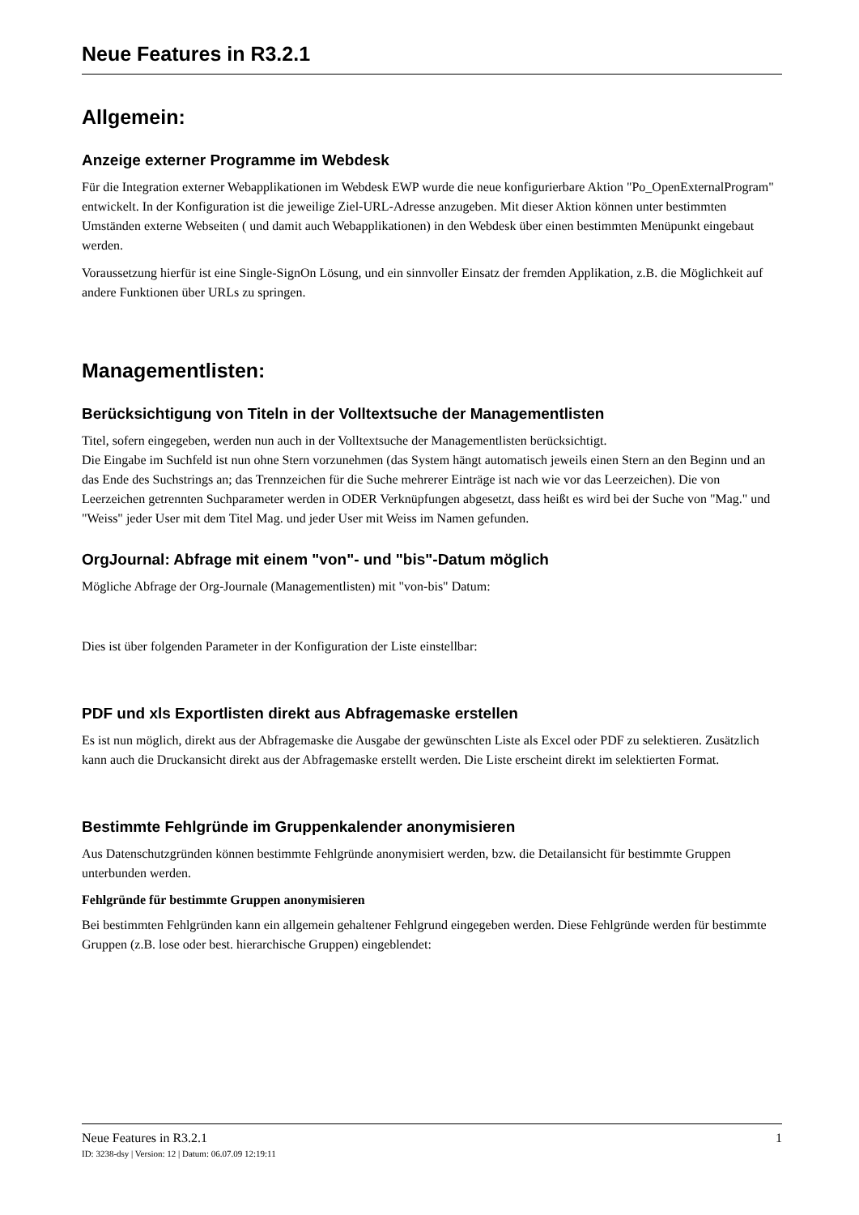Neue Features in R3.2.1
Allgemein:
Anzeige externer Programme im Webdesk
Für die Integration externer Webapplikationen im Webdesk EWP wurde die neue konfigurierbare Aktion "Po_OpenExternalProgram" entwickelt. In der Konfiguration ist die jeweilige Ziel-URL-Adresse anzugeben. Mit dieser Aktion können unter bestimmten Umständen externe Webseiten ( und damit auch Webapplikationen) in den Webdesk über einen bestimmten Menüpunkt eingebaut werden.
Voraussetzung hierfür ist eine Single-SignOn Lösung, und ein sinnvoller Einsatz der fremden Applikation, z.B. die Möglichkeit auf andere Funktionen über URLs zu springen.
Managementlisten:
Berücksichtigung von Titeln in der Volltextsuche der Managementlisten
Titel, sofern eingegeben, werden nun auch in der Volltextsuche der Managementlisten berücksichtigt.
Die Eingabe im Suchfeld ist nun ohne Stern vorzunehmen (das System hängt automatisch jeweils einen Stern an den Beginn und an das Ende des Suchstrings an; das Trennzeichen für die Suche mehrerer Einträge ist nach wie vor das Leerzeichen). Die von Leerzeichen getrennten Suchparameter werden in ODER Verknüpfungen abgesetzt, dass heißt es wird bei der Suche von "Mag." und "Weiss" jeder User mit dem Titel Mag. und jeder User mit Weiss im Namen gefunden.
OrgJournal: Abfrage mit einem "von"- und "bis"-Datum möglich
Mögliche Abfrage der Org-Journale (Managementlisten) mit "von-bis" Datum:
Dies ist über folgenden Parameter in der Konfiguration der Liste einstellbar:
PDF und xls Exportlisten direkt aus Abfragemaske erstellen
Es ist nun möglich, direkt aus der Abfragemaske die Ausgabe der gewünschten Liste als Excel oder PDF zu selektieren. Zusätzlich kann auch die Druckansicht direkt aus der Abfragemaske erstellt werden. Die Liste erscheint direkt im selektierten Format.
Bestimmte Fehlgründe im Gruppenkalender anonymisieren
Aus Datenschutzgründen können bestimmte Fehlgründe anonymisiert werden, bzw. die Detailansicht für bestimmte Gruppen unterbunden werden.
Fehlgründe für bestimmte Gruppen anonymisieren
Bei bestimmten Fehlgründen kann ein allgemein gehaltener Fehlgrund eingegeben werden. Diese Fehlgründe werden für bestimmte Gruppen (z.B. lose oder best. hierarchische Gruppen) eingeblendet:
Neue Features in R3.2.1 1
ID: 3238-dsy | Version: 12 | Datum: 06.07.09 12:19:11